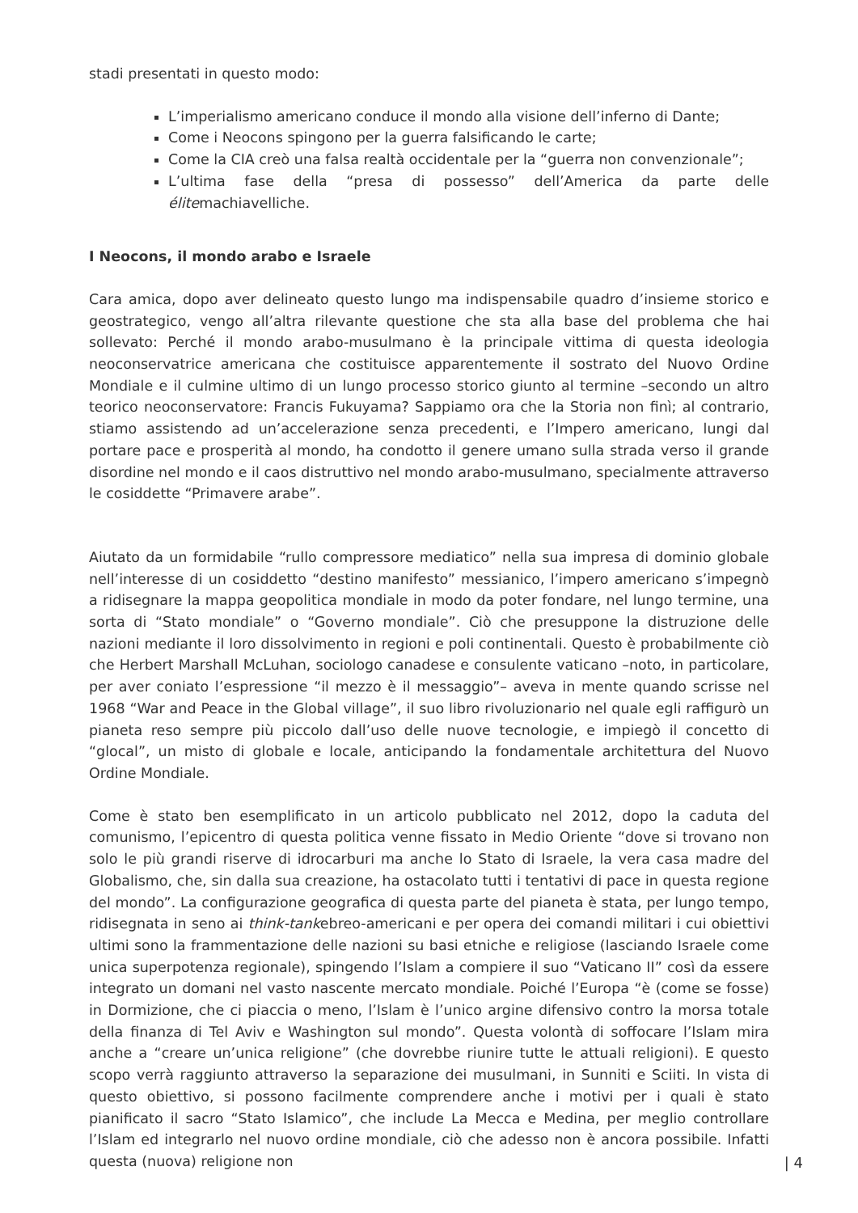stadi presentati in questo modo:
L’imperialismo americano conduce il mondo alla visione dell’inferno di Dante;
Come i Neocons spingono per la guerra falsificando le carte;
Come la CIA creò una falsa realtà occidentale per la “guerra non convenzionale”;
L’ultima fase della “presa di possesso” dell’America da parte delle élitemachiavelliche.
I Neocons, il mondo arabo e Israele
Cara amica, dopo aver delineato questo lungo ma indispensabile quadro d’insieme storico e geostrategico, vengo all’altra rilevante questione che sta alla base del problema che hai sollevato: Perché il mondo arabo-musulmano è la principale vittima di questa ideologia neoconservatrice americana che costituisce apparentemente il sostrato del Nuovo Ordine Mondiale e il culmine ultimo di un lungo processo storico giunto al termine –secondo un altro teorico neoconservatore: Francis Fukuyama? Sappiamo ora che la Storia non finì; al contrario, stiamo assistendo ad un’accelerazione senza precedenti, e l’Impero americano, lungi dal portare pace e prosperità al mondo, ha condotto il genere umano sulla strada verso il grande disordine nel mondo e il caos distruttivo nel mondo arabo-musulmano, specialmente attraverso le cosiddette “Primavere arabe”.
Aiutato da un formidabile “rullo compressore mediatico” nella sua impresa di dominio globale nell’interesse di un cosiddetto “destino manifesto” messianico, l’impero americano s’impegnò a ridisegnare la mappa geopolitica mondiale in modo da poter fondare, nel lungo termine, una sorta di “Stato mondiale” o “Governo mondiale”. Ciò che presuppone la distruzione delle nazioni mediante il loro dissolvimento in regioni e poli continentali. Questo è probabilmente ciò che Herbert Marshall McLuhan, sociologo canadese e consulente vaticano –noto, in particolare, per aver coniato l’espressione “il mezzo è il messaggio”– aveva in mente quando scrisse nel 1968 “War and Peace in the Global village”, il suo libro rivoluzionario nel quale egli raffigurò un pianeta reso sempre più piccolo dall’uso delle nuove tecnologie, e impiegò il concetto di “glocal”, un misto di globale e locale, anticipando la fondamentale architettura del Nuovo Ordine Mondiale.
Come è stato ben esemplificato in un articolo pubblicato nel 2012, dopo la caduta del comunismo, l’epicentro di questa politica venne fissato in Medio Oriente “dove si trovano non solo le più grandi riserve di idrocarburi ma anche lo Stato di Israele, la vera casa madre del Globalismo, che, sin dalla sua creazione, ha ostacolato tutti i tentativi di pace in questa regione del mondo”. La configurazione geografica di questa parte del pianeta è stata, per lungo tempo, ridisegnata in seno ai think-tankebreo-americani e per opera dei comandi militari i cui obiettivi ultimi sono la frammentazione delle nazioni su basi etniche e religiose (lasciando Israele come unica superpotenza regionale), spingendo l’Islam a compiere il suo “Vaticano II” così da essere integrato un domani nel vasto nascente mercato mondiale. Poiché l’Europa “è (come se fosse) in Dormizione, che ci piaccia o meno, l’Islam è l’unico argine difensivo contro la morsa totale della finanza di Tel Aviv e Washington sul mondo”. Questa volontà di soffocare l’Islam mira anche a “creare un’unica religione” (che dovrebbe riunire tutte le attuali religioni). E questo scopo verrà raggiunto attraverso la separazione dei musulmani, in Sunniti e Sciiti. In vista di questo obiettivo, si possono facilmente comprendere anche i motivi per i quali è stato pianificato il sacro “Stato Islamico”, che include La Mecca e Medina, per meglio controllare l’Islam ed integrarlo nel nuovo ordine mondiale, ciò che adesso non è ancora possibile. Infatti questa (nuova) religione non
| 4